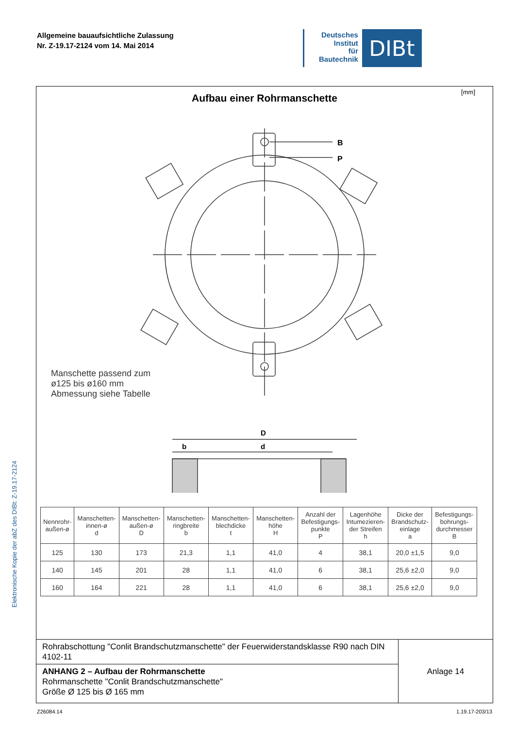Elektronische Kopie der abZ des DIBt: Z-19.17-2124
Allgemeine bauaufsichtliche Zulassung
Nr. Z-19.17-2124 vom 14. Mai 2014
Deutsches
Institut
für
Bautechnik
DIBt
[mm]
Aufbau einer Rohrmanschette
B
P
D
d
b
Manschette passend zum
ø125 bis ø160 mm
Abmessung siehe Tabelle
| Nennrohr- außen-ø | Manschetten- innen-ø d | Manschetten- außen-ø D | Manschetten- ringbreite b | Manschetten- blechdicke t | Manschetten- höhe H | Anzahl der Befestigungs- punkte P | Lagenhöhe Intumezieren- der Streifen h | Dicke der Brandschutz- einlage a | Befestigungs- bohrungs- durchmesser B |
| --- | --- | --- | --- | --- | --- | --- | --- | --- | --- |
| 125 | 130 | 173 | 21,3 | 1,1 | 41,0 | 4 | 38,1 | 20,0 ±1,5 | 9,0 |
| 140 | 145 | 201 | 28 | 1,1 | 41,0 | 6 | 38,1 | 25,6 ±2,0 | 9,0 |
| 160 | 164 | 221 | 28 | 1,1 | 41,0 | 6 | 38,1 | 25,6 ±2,0 | 9,0 |
Rohrabschottung "Conlit Brandschutzmanschette" der Feuerwiderstandsklasse R90 nach DIN 4102-11
ANHANG 2 – Aufbau der Rohrmanschette
Rohrmanschette "Conlit Brandschutzmanschette"
Größe Ø 125 bis Ø 165 mm
Anlage 14
Z26084.14 1.19.17-203/13